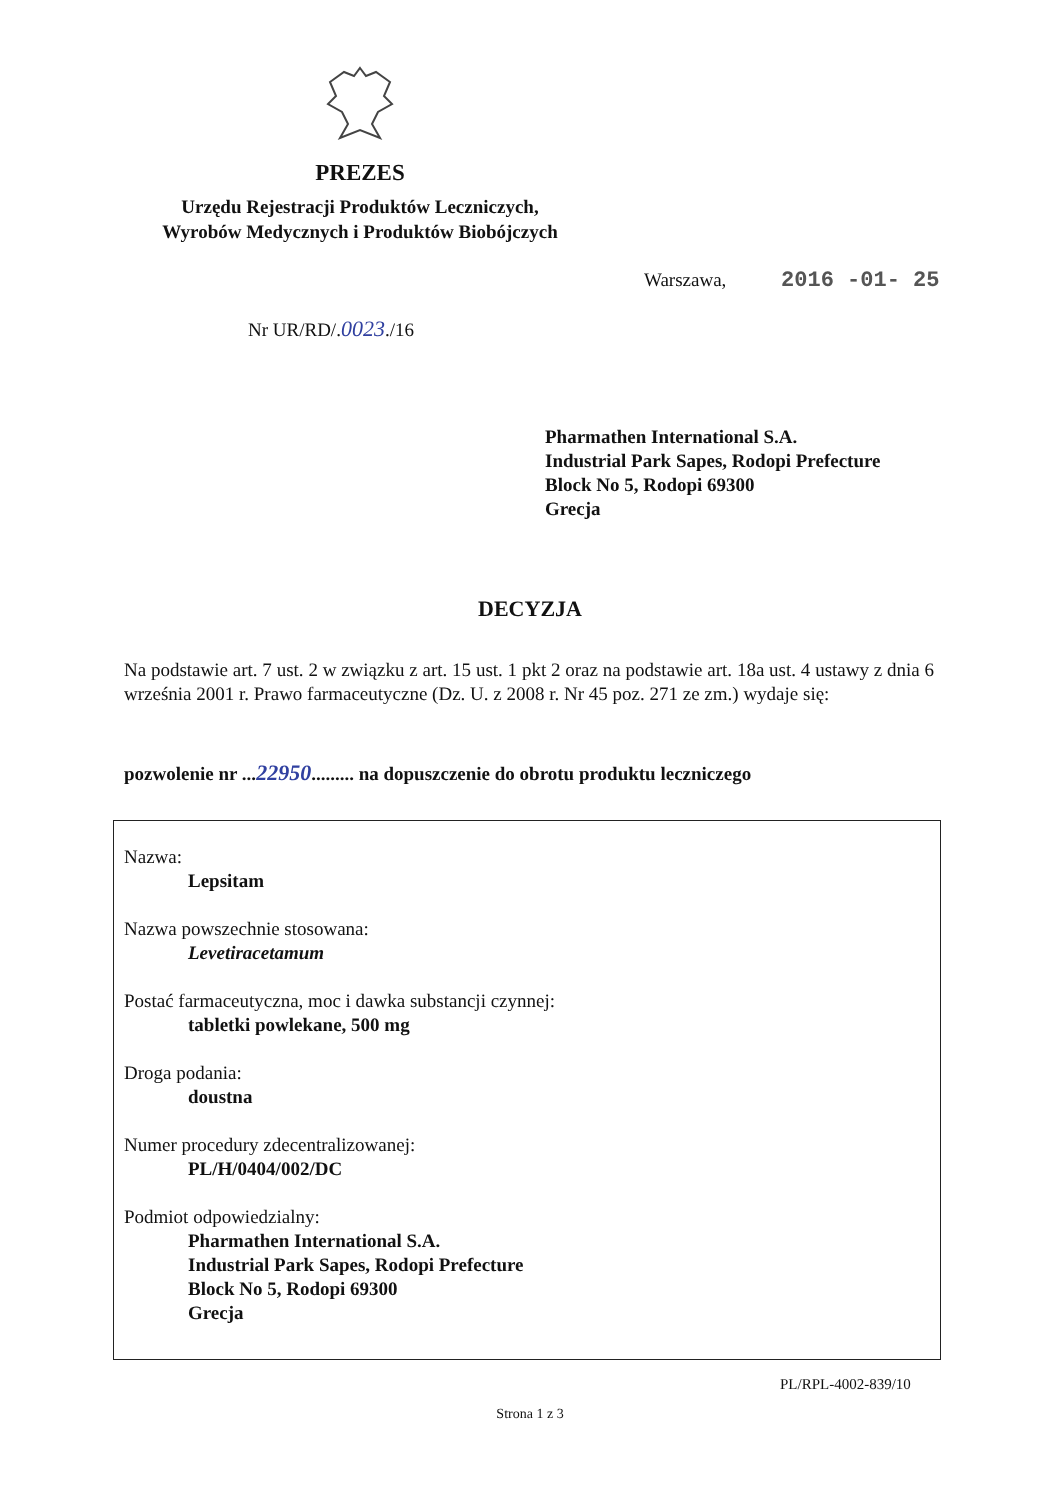PREZES
Urzędu Rejestracji Produktów Leczniczych,
Wyrobów Medycznych i Produktów Biobójczych
Warszawa, 2016 -01- 25
Nr UR/RD/.0023./16
Pharmathen International S.A.
Industrial Park Sapes, Rodopi Prefecture
Block No 5, Rodopi 69300
Grecja
DECYZJA
Na podstawie art. 7 ust. 2 w związku z art. 15 ust. 1 pkt 2 oraz na podstawie art. 18a ust. 4 ustawy z dnia 6 września 2001 r. Prawo farmaceutyczne (Dz. U. z 2008 r. Nr 45 poz. 271 ze zm.) wydaje się:
pozwolenie nr ...22950......... na dopuszczenie do obrotu produktu leczniczego
Nazwa:
Lepsitam
Nazwa powszechnie stosowana:
Levetiracetamum
Postać farmaceutyczna, moc i dawka substancji czynnej:
tabletki powlekane, 500 mg
Droga podania:
doustna
Numer procedury zdecentralizowanej:
PL/H/0404/002/DC
Podmiot odpowiedzialny:
Pharmathen International S.A.
Industrial Park Sapes, Rodopi Prefecture
Block No 5, Rodopi 69300
Grecja
PL/RPL-4002-839/10
Strona 1 z 3